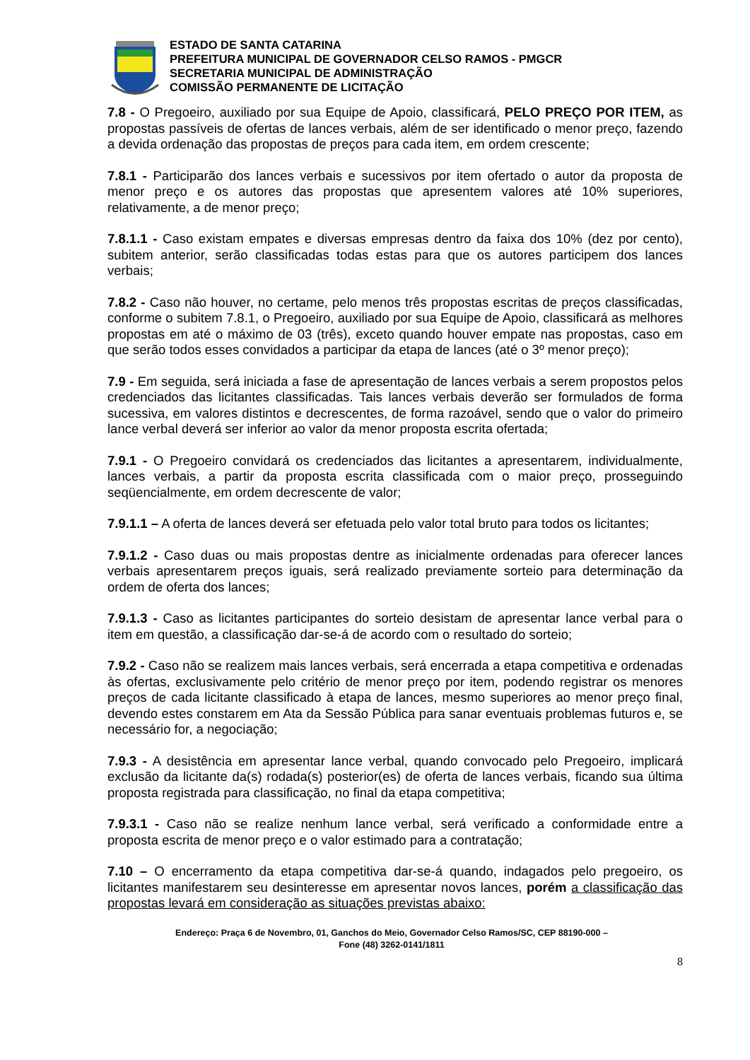ESTADO DE SANTA CATARINA
PREFEITURA MUNICIPAL DE GOVERNADOR CELSO RAMOS - PMGCR
SECRETARIA MUNICIPAL DE ADMINISTRAÇÃO
COMISSÃO PERMANENTE DE LICITAÇÃO
7.8 - O Pregoeiro, auxiliado por sua Equipe de Apoio, classificará, PELO PREÇO POR ITEM, as propostas passíveis de ofertas de lances verbais, além de ser identificado o menor preço, fazendo a devida ordenação das propostas de preços para cada item, em ordem crescente;
7.8.1 - Participarão dos lances verbais e sucessivos por item ofertado o autor da proposta de menor preço e os autores das propostas que apresentem valores até 10% superiores, relativamente, a de menor preço;
7.8.1.1 - Caso existam empates e diversas empresas dentro da faixa dos 10% (dez por cento), subitem anterior, serão classificadas todas estas para que os autores participem dos lances verbais;
7.8.2 - Caso não houver, no certame, pelo menos três propostas escritas de preços classificadas, conforme o subitem 7.8.1, o Pregoeiro, auxiliado por sua Equipe de Apoio, classificará as melhores propostas em até o máximo de 03 (três), exceto quando houver empate nas propostas, caso em que serão todos esses convidados a participar da etapa de lances (até o 3º menor preço);
7.9 - Em seguida, será iniciada a fase de apresentação de lances verbais a serem propostos pelos credenciados das licitantes classificadas. Tais lances verbais deverão ser formulados de forma sucessiva, em valores distintos e decrescentes, de forma razoável, sendo que o valor do primeiro lance verbal deverá ser inferior ao valor da menor proposta escrita ofertada;
7.9.1 - O Pregoeiro convidará os credenciados das licitantes a apresentarem, individualmente, lances verbais, a partir da proposta escrita classificada com o maior preço, prosseguindo seqüencialmente, em ordem decrescente de valor;
7.9.1.1 – A oferta de lances deverá ser efetuada pelo valor total bruto para todos os licitantes;
7.9.1.2 - Caso duas ou mais propostas dentre as inicialmente ordenadas para oferecer lances verbais apresentarem preços iguais, será realizado previamente sorteio para determinação da ordem de oferta dos lances;
7.9.1.3 - Caso as licitantes participantes do sorteio desistam de apresentar lance verbal para o item em questão, a classificação dar-se-á de acordo com o resultado do sorteio;
7.9.2 - Caso não se realizem mais lances verbais, será encerrada a etapa competitiva e ordenadas às ofertas, exclusivamente pelo critério de menor preço por item, podendo registrar os menores preços de cada licitante classificado à etapa de lances, mesmo superiores ao menor preço final, devendo estes constarem em Ata da Sessão Pública para sanar eventuais problemas futuros e, se necessário for, a negociação;
7.9.3 - A desistência em apresentar lance verbal, quando convocado pelo Pregoeiro, implicará exclusão da licitante da(s) rodada(s) posterior(es) de oferta de lances verbais, ficando sua última proposta registrada para classificação, no final da etapa competitiva;
7.9.3.1 - Caso não se realize nenhum lance verbal, será verificado a conformidade entre a proposta escrita de menor preço e o valor estimado para a contratação;
7.10 – O encerramento da etapa competitiva dar-se-á quando, indagados pelo pregoeiro, os licitantes manifestarem seu desinteresse em apresentar novos lances, porém a classificação das propostas levará em consideração as situações previstas abaixo:
Endereço: Praça 6 de Novembro, 01, Ganchos do Meio, Governador Celso Ramos/SC, CEP 88190-000 –
Fone (48) 3262-0141/1811
8